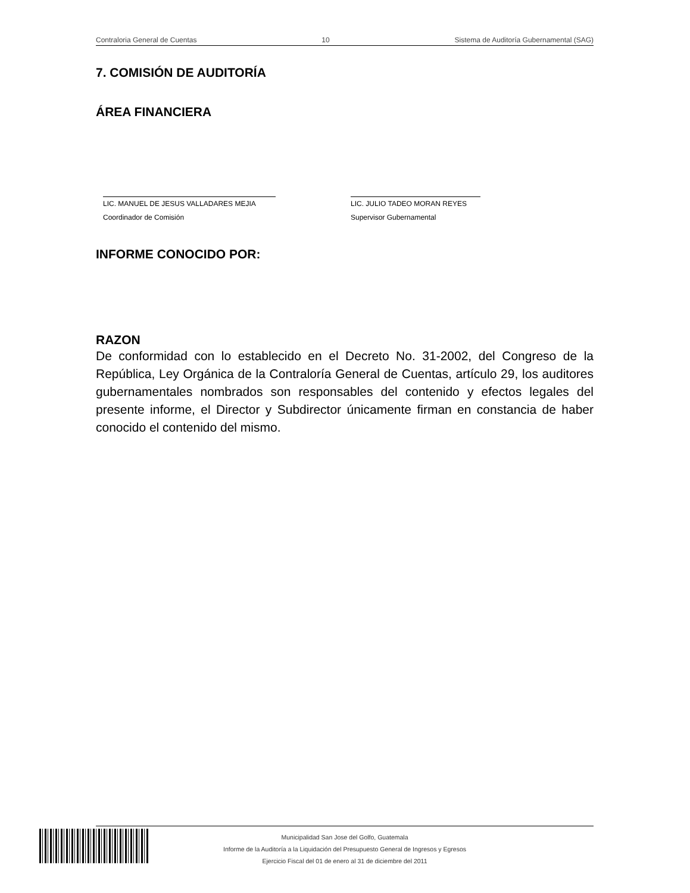Contraloria General de Cuentas 10 Sistema de Auditoría Gubernamental (SAG)
7. COMISIÓN DE AUDITORÍA
ÁREA FINANCIERA
LIC. MANUEL DE JESUS VALLADARES MEJIA
Coordinador de Comisión
LIC. JULIO TADEO MORAN REYES
Supervisor Gubernamental
INFORME CONOCIDO POR:
RAZON
De conformidad con lo establecido en el Decreto No. 31-2002, del Congreso de la República, Ley Orgánica de la Contraloría General de Cuentas, artículo 29, los auditores gubernamentales nombrados son responsables del contenido y efectos legales del presente informe, el Director y Subdirector únicamente firman en constancia de haber conocido el contenido del mismo.
Municipalidad San Jose del Golfo, Guatemala
Informe de la Auditoría a la Liquidación del Presupuesto General de Ingresos y Egresos
Ejercicio Fiscal del 01 de enero al 31 de diciembre del 2011